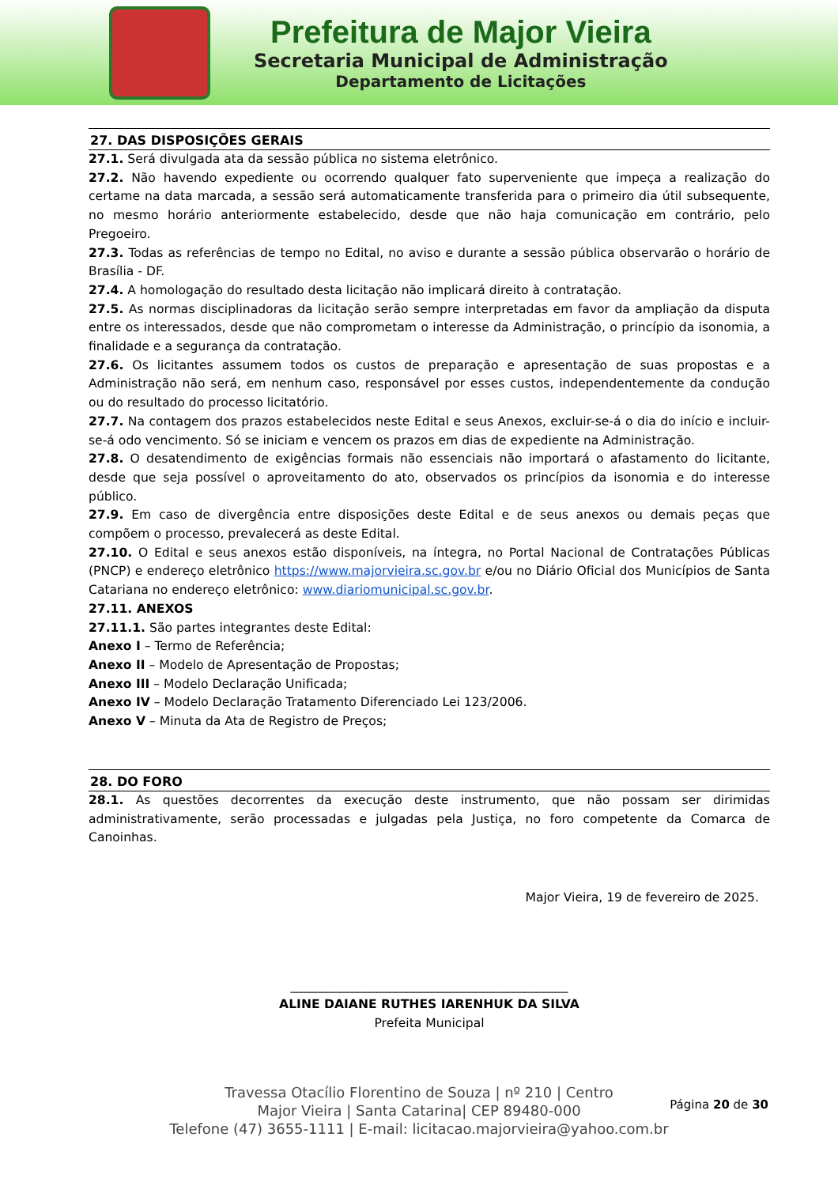Prefeitura de Major Vieira
Secretaria Municipal de Administração
Departamento de Licitações
27. DAS DISPOSIÇÕES GERAIS
27.1. Será divulgada ata da sessão pública no sistema eletrônico.
27.2. Não havendo expediente ou ocorrendo qualquer fato superveniente que impeça a realização do certame na data marcada, a sessão será automaticamente transferida para o primeiro dia útil subsequente, no mesmo horário anteriormente estabelecido, desde que não haja comunicação em contrário, pelo Pregoeiro.
27.3. Todas as referências de tempo no Edital, no aviso e durante a sessão pública observarão o horário de Brasília - DF.
27.4. A homologação do resultado desta licitação não implicará direito à contratação.
27.5. As normas disciplinadoras da licitação serão sempre interpretadas em favor da ampliação da disputa entre os interessados, desde que não comprometam o interesse da Administração, o princípio da isonomia, a finalidade e a segurança da contratação.
27.6. Os licitantes assumem todos os custos de preparação e apresentação de suas propostas e a Administração não será, em nenhum caso, responsável por esses custos, independentemente da condução ou do resultado do processo licitatório.
27.7. Na contagem dos prazos estabelecidos neste Edital e seus Anexos, excluir-se-á o dia do início e incluir-se-á odo vencimento. Só se iniciam e vencem os prazos em dias de expediente na Administração.
27.8. O desatendimento de exigências formais não essenciais não importará o afastamento do licitante, desde que seja possível o aproveitamento do ato, observados os princípios da isonomia e do interesse público.
27.9. Em caso de divergência entre disposições deste Edital e de seus anexos ou demais peças que compõem o processo, prevalecerá as deste Edital.
27.10. O Edital e seus anexos estão disponíveis, na íntegra, no Portal Nacional de Contratações Públicas (PNCP) e endereço eletrônico https://www.majorvieira.sc.gov.br e/ou no Diário Oficial dos Municípios de Santa Catariana no endereço eletrônico: www.diariomunicipal.sc.gov.br.
27.11. ANEXOS
27.11.1. São partes integrantes deste Edital:
Anexo I – Termo de Referência;
Anexo II – Modelo de Apresentação de Propostas;
Anexo III – Modelo Declaração Unificada;
Anexo IV – Modelo Declaração Tratamento Diferenciado Lei 123/2006.
Anexo V – Minuta da Ata de Registro de Preços;
28. DO FORO
28.1. As questões decorrentes da execução deste instrumento, que não possam ser dirimidas administrativamente, serão processadas e julgadas pela Justiça, no foro competente da Comarca de Canoinhas.
Major Vieira, 19 de fevereiro de 2025.
_____________________________________________
ALINE DAIANE RUTHES IARENHUK DA SILVA
Prefeita Municipal
Página 20 de 30
Travessa Otacílio Florentino de Souza | nº 210 | Centro
Major Vieira | Santa Catarina| CEP 89480-000
Telefone (47) 3655-1111 | E-mail: licitacao.majorvieira@yahoo.com.br